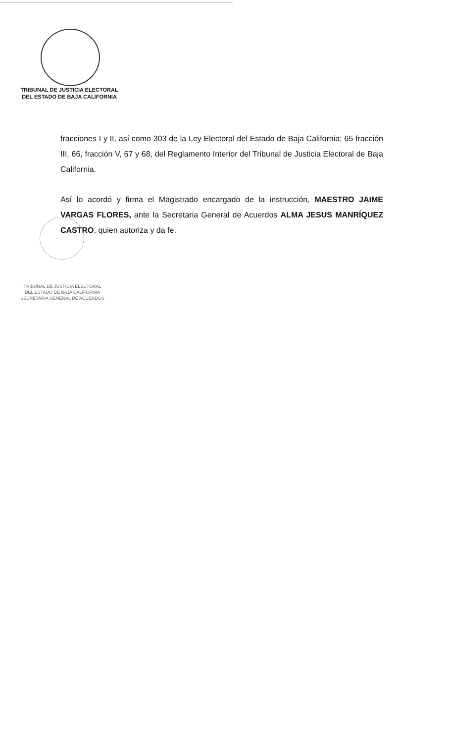TRIBUNAL DE JUSTICIA ELECTORAL
DEL ESTADO DE BAJA CALIFORNIA
fracciones I y II, así como 303 de la Ley Electoral del Estado de Baja California; 65 fracción III, 66, fracción V, 67 y 68, del Reglamento Interior del Tribunal de Justicia Electoral de Baja California.
Así lo acordó y firma el Magistrado encargado de la instrucción, MAESTRO JAIME VARGAS FLORES, ante la Secretaria General de Acuerdos ALMA JESUS MANRÍQUEZ CASTRO, quien autoriza y da fe.
TRIBUNAL DE JUSTICIA ELECTORAL
DEL ESTADO DE BAJA CALIFORNIA
SECRETARIA GENERAL DE ACUERDOS